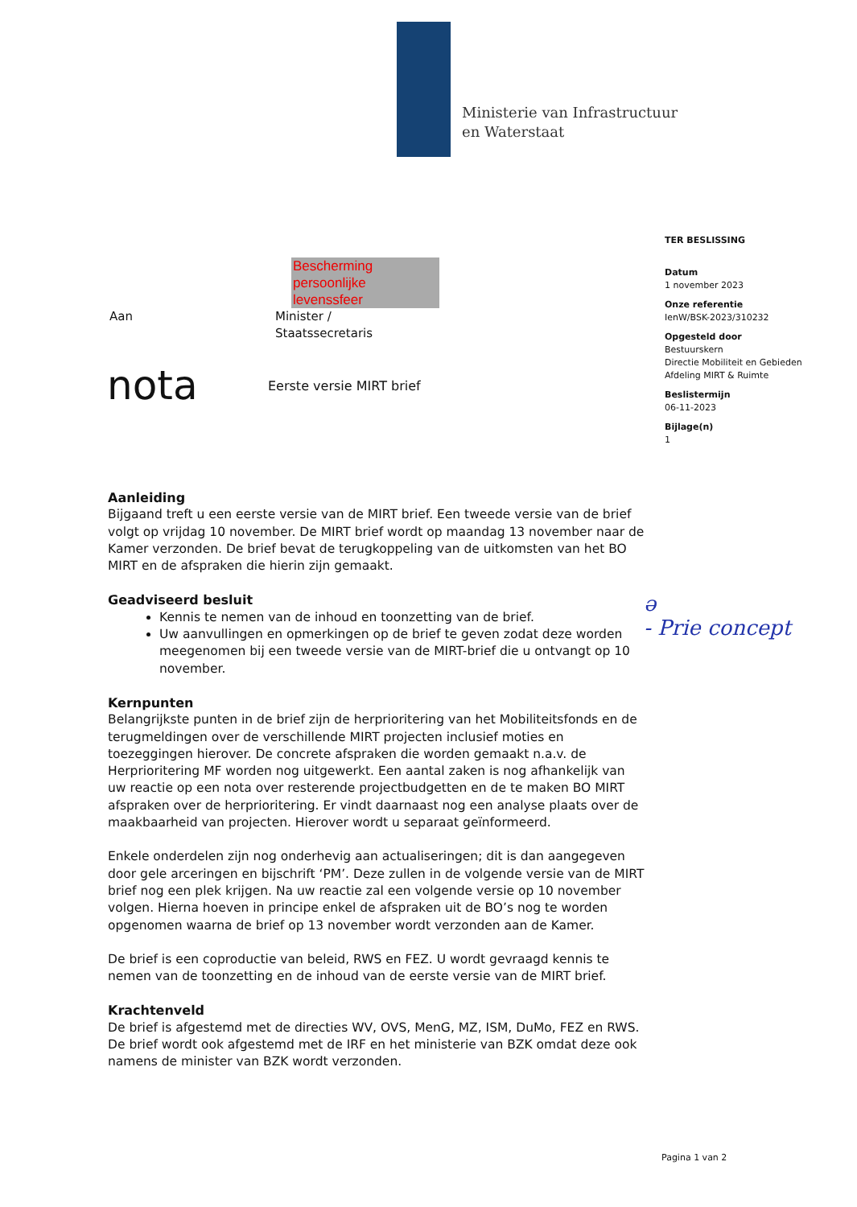Ministerie van Infrastructuur
en Waterstaat
TER BESLISSING
Datum
1 november 2023
Onze referentie
IenW/BSK-2023/310232
Opgesteld door
Bestuurskern
Directie Mobiliteit en Gebieden
Afdeling MIRT & Ruimte
Beslistermijn
06-11-2023
Bijlage(n)
1
Bescherming persoonlijke levenssfeer
Aan Minister /
Staatssecretaris
nota
Eerste versie MIRT brief
ǝ
- Prie concept
Aanleiding
Bijgaand treft u een eerste versie van de MIRT brief. Een tweede versie van de brief volgt op vrijdag 10 november. De MIRT brief wordt op maandag 13 november naar de Kamer verzonden. De brief bevat de terugkoppeling van de uitkomsten van het BO MIRT en de afspraken die hierin zijn gemaakt.
Geadviseerd besluit
Kennis te nemen van de inhoud en toonzetting van de brief.
Uw aanvullingen en opmerkingen op de brief te geven zodat deze worden meegenomen bij een tweede versie van de MIRT-brief die u ontvangt op 10 november.
Kernpunten
Belangrijkste punten in de brief zijn de herprioritering van het Mobiliteitsfonds en de terugmeldingen over de verschillende MIRT projecten inclusief moties en toezeggingen hierover. De concrete afspraken die worden gemaakt n.a.v. de Herprioritering MF worden nog uitgewerkt. Een aantal zaken is nog afhankelijk van uw reactie op een nota over resterende projectbudgetten en de te maken BO MIRT afspraken over de herprioritering. Er vindt daarnaast nog een analyse plaats over de maakbaarheid van projecten. Hierover wordt u separaat geïnformeerd.
Enkele onderdelen zijn nog onderhevig aan actualiseringen; dit is dan aangegeven door gele arceringen en bijschrift ‘PM’. Deze zullen in de volgende versie van de MIRT brief nog een plek krijgen. Na uw reactie zal een volgende versie op 10 november volgen. Hierna hoeven in principe enkel de afspraken uit de BO’s nog te worden opgenomen waarna de brief op 13 november wordt verzonden aan de Kamer.
De brief is een coproductie van beleid, RWS en FEZ. U wordt gevraagd kennis te nemen van de toonzetting en de inhoud van de eerste versie van de MIRT brief.
Krachtenveld
De brief is afgestemd met de directies WV, OVS, MenG, MZ, ISM, DuMo, FEZ en RWS. De brief wordt ook afgestemd met de IRF en het ministerie van BZK omdat deze ook namens de minister van BZK wordt verzonden.
Pagina 1 van 2